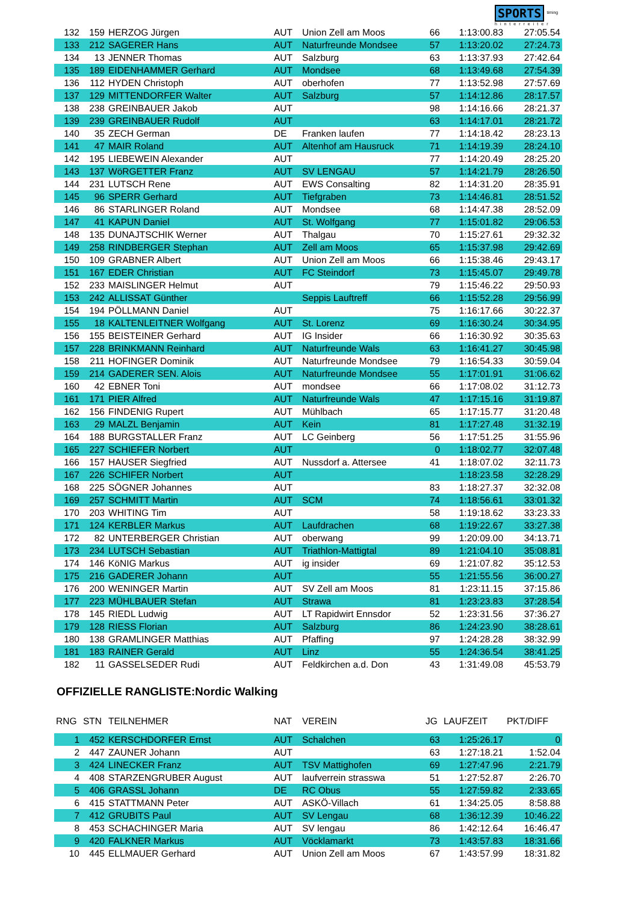SPORTS <sup>timing</sup>
hinterreiter
| 132 | 159 | HERZOG Jürgen | AUT | Union Zell am Moos | 66 | 1:13:00.83 | 27:05.54 |
| 133 | 212 | SAGERER Hans | AUT | Naturfreunde Mondsee | 57 | 1:13:20.02 | 27:24.73 |
| 134 | 13 | JENNER Thomas | AUT | Salzburg | 63 | 1:13:37.93 | 27:42.64 |
| 135 | 189 | EIDENHAMMER Gerhard | AUT | Mondsee | 68 | 1:13:49.68 | 27:54.39 |
| 136 | 112 | HYDEN Christoph | AUT | oberhofen | 77 | 1:13:52.98 | 27:57.69 |
| 137 | 129 | MITTENDORFER Walter | AUT | Salzburg | 57 | 1:14:12.86 | 28:17.57 |
| 138 | 238 | GREINBAUER Jakob | AUT | | 98 | 1:14:16.66 | 28:21.37 |
| 139 | 239 | GREINBAUER Rudolf | AUT | | 63 | 1:14:17.01 | 28:21.72 |
| 140 | 35 | ZECH German | DE | Franken laufen | 77 | 1:14:18.42 | 28:23.13 |
| 141 | 47 | MAIR Roland | AUT | Altenhof am Hausruck | 71 | 1:14:19.39 | 28:24.10 |
| 142 | 195 | LIEBEWEIN Alexander | AUT | | 77 | 1:14:20.49 | 28:25.20 |
| 143 | 137 | WöRGETTER Franz | AUT | SV LENGAU | 57 | 1:14:21.79 | 28:26.50 |
| 144 | 231 | LUTSCH Rene | AUT | EWS Consalting | 82 | 1:14:31.20 | 28:35.91 |
| 145 | 96 | SPERR Gerhard | AUT | Tiefgraben | 73 | 1:14:46.81 | 28:51.52 |
| 146 | 86 | STARLINGER Roland | AUT | Mondsee | 68 | 1:14:47.38 | 28:52.09 |
| 147 | 41 | KAPUN Daniel | AUT | St. Wolfgang | 77 | 1:15:01.82 | 29:06.53 |
| 148 | 135 | DUNAJTSCHIK Werner | AUT | Thalgau | 70 | 1:15:27.61 | 29:32.32 |
| 149 | 258 | RINDBERGER Stephan | AUT | Zell am Moos | 65 | 1:15:37.98 | 29:42.69 |
| 150 | 109 | GRABNER Albert | AUT | Union Zell am Moos | 66 | 1:15:38.46 | 29:43.17 |
| 151 | 167 | EDER Christian | AUT | FC Steindorf | 73 | 1:15:45.07 | 29:49.78 |
| 152 | 233 | MAISLINGER Helmut | AUT | | 79 | 1:15:46.22 | 29:50.93 |
| 153 | 242 | ALLISSAT Günther | | Seppis Lauftreff | 66 | 1:15:52.28 | 29:56.99 |
| 154 | 194 | PÖLLMANN Daniel | AUT | | 75 | 1:16:17.66 | 30:22.37 |
| 155 | 18 | KALTENLEITNER Wolfgang | AUT | St. Lorenz | 69 | 1:16:30.24 | 30:34.95 |
| 156 | 155 | BEISTEINER Gerhard | AUT | IG Insider | 66 | 1:16:30.92 | 30:35.63 |
| 157 | 228 | BRINKMANN Reinhard | AUT | Naturfreunde Wals | 63 | 1:16:41.27 | 30:45.98 |
| 158 | 211 | HOFINGER Dominik | AUT | Naturfreunde Mondsee | 79 | 1:16:54.33 | 30:59.04 |
| 159 | 214 | GADERER SEN. Alois | AUT | Naturfreunde Mondsee | 55 | 1:17:01.91 | 31:06.62 |
| 160 | 42 | EBNER Toni | AUT | mondsee | 66 | 1:17:08.02 | 31:12.73 |
| 161 | 171 | PIER Alfred | AUT | Naturfreunde Wals | 47 | 1:17:15.16 | 31:19.87 |
| 162 | 156 | FINDENIG Rupert | AUT | Mühlbach | 65 | 1:17:15.77 | 31:20.48 |
| 163 | 29 | MALZL Benjamin | AUT | Kein | 81 | 1:17:27.48 | 31:32.19 |
| 164 | 188 | BURGSTALLER Franz | AUT | LC Geinberg | 56 | 1:17:51.25 | 31:55.96 |
| 165 | 227 | SCHIEFER Norbert | AUT | | 0 | 1:18:02.77 | 32:07.48 |
| 166 | 157 | HAUSER Siegfried | AUT | Nussdorf a. Attersee | 41 | 1:18:07.02 | 32:11.73 |
| 167 | 226 | SCHIFER Norbert | AUT | | | 1:18:23.58 | 32:28.29 |
| 168 | 225 | SÖGNER Johannes | AUT | | 83 | 1:18:27.37 | 32:32.08 |
| 169 | 257 | SCHMITT Martin | AUT | SCM | 74 | 1:18:56.61 | 33:01.32 |
| 170 | 203 | WHITING Tim | AUT | | 58 | 1:19:18.62 | 33:23.33 |
| 171 | 124 | KERBLER Markus | AUT | Laufdrachen | 68 | 1:19:22.67 | 33:27.38 |
| 172 | 82 | UNTERBERGER Christian | AUT | oberwang | 99 | 1:20:09.00 | 34:13.71 |
| 173 | 234 | LUTSCH Sebastian | AUT | Triathlon-Mattigtal | 89 | 1:21:04.10 | 35:08.81 |
| 174 | 146 | KöNIG Markus | AUT | ig insider | 69 | 1:21:07.82 | 35:12.53 |
| 175 | 216 | GADERER Johann | AUT | | 55 | 1:21:55.56 | 36:00.27 |
| 176 | 200 | WENINGER Martin | AUT | SV Zell am Moos | 81 | 1:23:11.15 | 37:15.86 |
| 177 | 223 | MÜHLBAUER Stefan | AUT | Strawa | 81 | 1:23:23.83 | 37:28.54 |
| 178 | 145 | RIEDL Ludwig | AUT | LT Rapidwirt Ennsdor | 52 | 1:23:31.56 | 37:36.27 |
| 179 | 128 | RIESS Florian | AUT | Salzburg | 86 | 1:24:23.90 | 38:28.61 |
| 180 | 138 | GRAMLINGER Matthias | AUT | Pfaffing | 97 | 1:24:28.28 | 38:32.99 |
| 181 | 183 | RAINER Gerald | AUT | Linz | 55 | 1:24:36.54 | 38:41.25 |
| 182 | 11 | GASSELSEDER Rudi | AUT | Feldkirchen a.d. Don | 43 | 1:31:49.08 | 45:53.79 |
OFFIZIELLE RANGLISTE:Nordic Walking
| RNG | STN | TEILNEHMER | NAT | VEREIN | JG | LAUFZEIT | PKT/DIFF |
| --- | --- | --- | --- | --- | --- | --- | --- |
| 1 | 452 | KERSCHDORFER Ernst | AUT | Schalchen | 63 | 1:25:26.17 | 0 |
| 2 | 447 | ZAUNER Johann | AUT | | 63 | 1:27:18.21 | 1:52.04 |
| 3 | 424 | LINECKER Franz | AUT | TSV Mattighofen | 69 | 1:27:47.96 | 2:21.79 |
| 4 | 408 | STARZENGRUBER August | AUT | laufverrein strasswa | 51 | 1:27:52.87 | 2:26.70 |
| 5 | 406 | GRASSL Johann | DE | RC Obus | 55 | 1:27:59.82 | 2:33.65 |
| 6 | 415 | STATTMANN Peter | AUT | ASKÖ-Villach | 61 | 1:34:25.05 | 8:58.88 |
| 7 | 412 | GRUBITS Paul | AUT | SV Lengau | 68 | 1:36:12.39 | 10:46.22 |
| 8 | 453 | SCHACHINGER Maria | AUT | SV lengau | 86 | 1:42:12.64 | 16:46.47 |
| 9 | 420 | FALKNER Markus | AUT | Vöcklamarkt | 73 | 1:43:57.83 | 18:31.66 |
| 10 | 445 | ELLMAUER Gerhard | AUT | Union Zell am Moos | 67 | 1:43:57.99 | 18:31.82 |